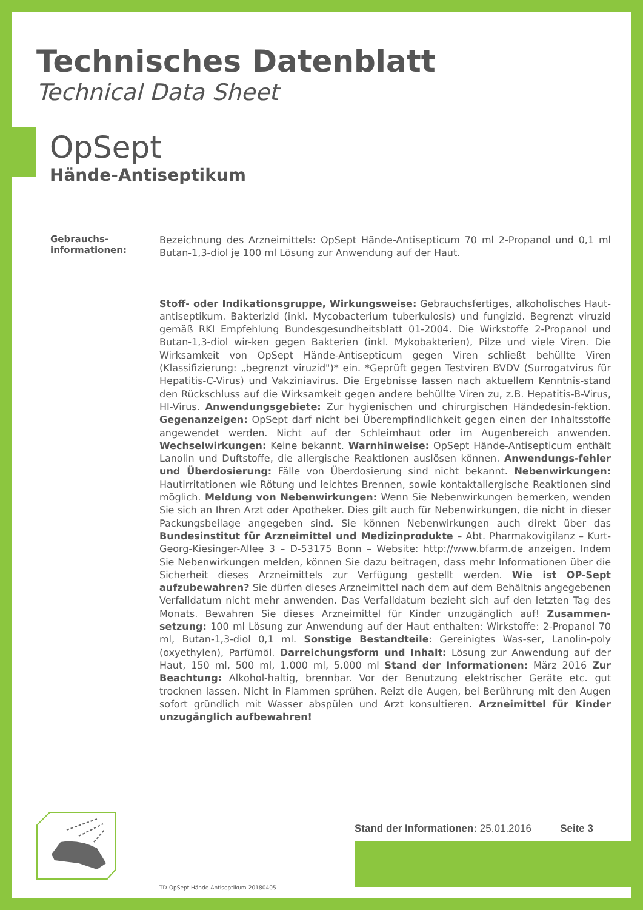Technisches Datenblatt
Technical Data Sheet
OpSept
Hände-Antiseptikum
Gebrauchs-
informationen:
Bezeichnung des Arzneimittels: OpSept Hände-Antisepticum 70 ml 2-Propanol und 0,1 ml Butan-1,3-diol je 100 ml Lösung zur Anwendung auf der Haut.
Stoff- oder Indikationsgruppe, Wirkungsweise: Gebrauchsfertiges, alkoholisches Haut-antiseptikum. Bakterizid (inkl. Mycobacterium tuberkulosis) und fungizid. Begrenzt viruzid gemäß RKI Empfehlung Bundesgesundheitsblatt 01-2004. Die Wirkstoffe 2-Propanol und Butan-1,3-diol wir-ken gegen Bakterien (inkl. Mykobakterien), Pilze und viele Viren. Die Wirksamkeit von OpSept Hände-Antisepticum gegen Viren schließt behüllte Viren (Klassifizierung: „begrenzt viruzid")* ein. *Geprüft gegen Testviren BVDV (Surrogatvirus für Hepatitis-C-Virus) und Vakziniavirus. Die Ergebnisse lassen nach aktuellem Kenntnis-stand den Rückschluss auf die Wirksamkeit gegen andere behüllte Viren zu, z.B. Hepatitis-B-Virus, HI-Virus. Anwendungsgebiete: Zur hygienischen und chirurgischen Händedesin-fektion. Gegenanzeigen: OpSept darf nicht bei Überempfindlichkeit gegen einen der Inhaltsstoffe angewendet werden. Nicht auf der Schleimhaut oder im Augenbereich anwenden. Wechselwirkungen: Keine bekannt. Warnhinweise: OpSept Hände-Antisepticum enthält Lanolin und Duftstoffe, die allergische Reaktionen auslösen können. Anwendungs-fehler und Überdosierung: Fälle von Überdosierung sind nicht bekannt. Nebenwirkungen: Hautirritationen wie Rötung und leichtes Brennen, sowie kontaktallergische Reaktionen sind möglich. Meldung von Nebenwirkungen: Wenn Sie Nebenwirkungen bemerken, wenden Sie sich an Ihren Arzt oder Apotheker. Dies gilt auch für Nebenwirkungen, die nicht in dieser Packungsbeilage angegeben sind. Sie können Nebenwirkungen auch direkt über das Bundesinstitut für Arzneimittel und Medizinprodukte – Abt. Pharmakovigilanz – Kurt-Georg-Kiesinger-Allee 3 – D-53175 Bonn – Website: http://www.bfarm.de anzeigen. Indem Sie Nebenwirkungen melden, können Sie dazu beitragen, dass mehr Informationen über die Sicherheit dieses Arzneimittels zur Verfügung gestellt werden. Wie ist OP-Sept aufzubewahren? Sie dürfen dieses Arzneimittel nach dem auf dem Behältnis angegebenen Verfalldatum nicht mehr anwenden. Das Verfalldatum bezieht sich auf den letzten Tag des Monats. Bewahren Sie dieses Arzneimittel für Kinder unzugänglich auf! Zusammen-setzung: 100 ml Lösung zur Anwendung auf der Haut enthalten: Wirkstoffe: 2-Propanol 70 ml, Butan-1,3-diol 0,1 ml. Sonstige Bestandteile: Gereinigtes Was-ser, Lanolin-poly (oxyethylen), Parfümöl. Darreichungsform und Inhalt: Lösung zur Anwendung auf der Haut, 150 ml, 500 ml, 1.000 ml, 5.000 ml Stand der Informationen: März 2016 Zur Beachtung: Alkohol-haltig, brennbar. Vor der Benutzung elektrischer Geräte etc. gut trocknen lassen. Nicht in Flammen sprühen. Reizt die Augen, bei Berührung mit den Augen sofort gründlich mit Wasser abspülen und Arzt konsultieren. Arzneimittel für Kinder unzugänglich aufbewahren!
Stand der Informationen: 25.01.2016 Seite 3
TD-OpSept Hände-Antiseptikum-20180405